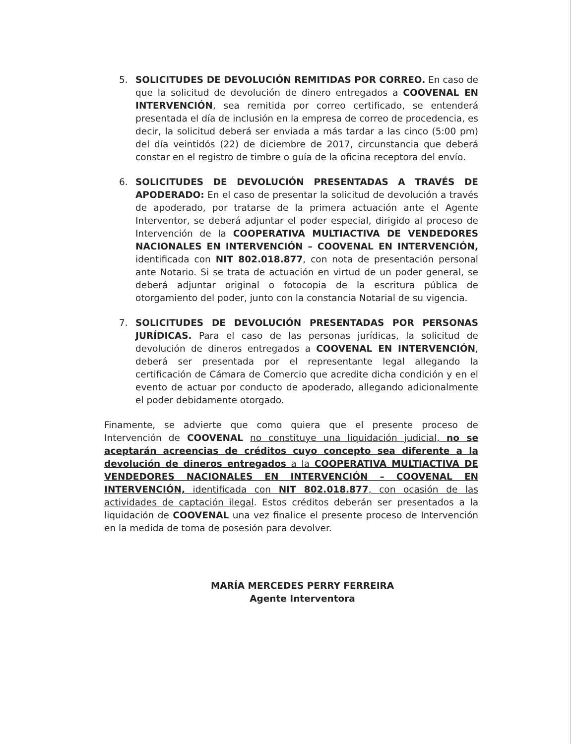5. SOLICITUDES DE DEVOLUCIÓN REMITIDAS POR CORREO. En caso de que la solicitud de devolución de dinero entregados a COOVENAL EN INTERVENCIÓN, sea remitida por correo certificado, se entenderá presentada el día de inclusión en la empresa de correo de procedencia, es decir, la solicitud deberá ser enviada a más tardar a las cinco (5:00 pm) del día veintidós (22) de diciembre de 2017, circunstancia que deberá constar en el registro de timbre o guía de la oficina receptora del envío.
6. SOLICITUDES DE DEVOLUCIÓN PRESENTADAS A TRAVÉS DE APODERADO: En el caso de presentar la solicitud de devolución a través de apoderado, por tratarse de la primera actuación ante el Agente Interventor, se deberá adjuntar el poder especial, dirigido al proceso de Intervención de la COOPERATIVA MULTIACTIVA DE VENDEDORES NACIONALES EN INTERVENCIÓN – COOVENAL EN INTERVENCIÓN, identificada con NIT 802.018.877, con nota de presentación personal ante Notario. Si se trata de actuación en virtud de un poder general, se deberá adjuntar original o fotocopia de la escritura pública de otorgamiento del poder, junto con la constancia Notarial de su vigencia.
7. SOLICITUDES DE DEVOLUCIÓN PRESENTADAS POR PERSONAS JURÍDICAS. Para el caso de las personas jurídicas, la solicitud de devolución de dineros entregados a COOVENAL EN INTERVENCIÓN, deberá ser presentada por el representante legal allegando la certificación de Cámara de Comercio que acredite dicha condición y en el evento de actuar por conducto de apoderado, allegando adicionalmente el poder debidamente otorgado.
Finamente, se advierte que como quiera que el presente proceso de Intervención de COOVENAL no constituye una liquidación judicial, no se aceptarán acreencias de créditos cuyo concepto sea diferente a la devolución de dineros entregados a la COOPERATIVA MULTIACTIVA DE VENDEDORES NACIONALES EN INTERVENCIÓN – COOVENAL EN INTERVENCIÓN, identificada con NIT 802.018.877, con ocasión de las actividades de captación ilegal. Estos créditos deberán ser presentados a la liquidación de COOVENAL una vez finalice el presente proceso de Intervención en la medida de toma de posesión para devolver.
MARÍA MERCEDES PERRY FERREIRA
Agente Interventora